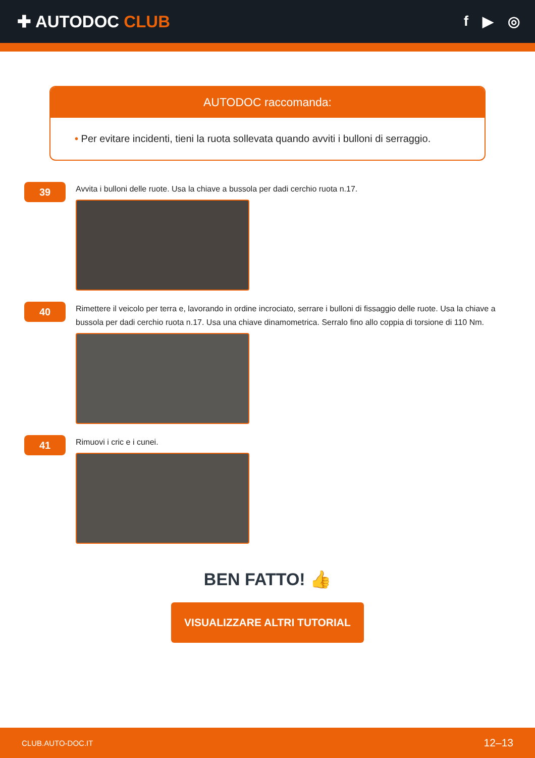✚ AUTODOC CLUB
f ▶ ◎
AUTODOC raccomanda:
• Per evitare incidenti, tieni la ruota sollevata quando avviti i bulloni di serraggio.
39
Avvita i bulloni delle ruote. Usa la chiave a bussola per dadi cerchio ruota n.17.
40
Rimettere il veicolo per terra e, lavorando in ordine incrociato, serrare i bulloni di fissaggio delle ruote. Usa la chiave a bussola per dadi cerchio ruota n.17. Usa una chiave dinamometrica. Serralo fino allo coppia di torsione di 110 Nm.
41
Rimuovi i cric e i cunei.
BEN FATTO! 👍
VISUALIZZARE ALTRI TUTORIAL
CLUB.AUTO-DOC.IT 12–13